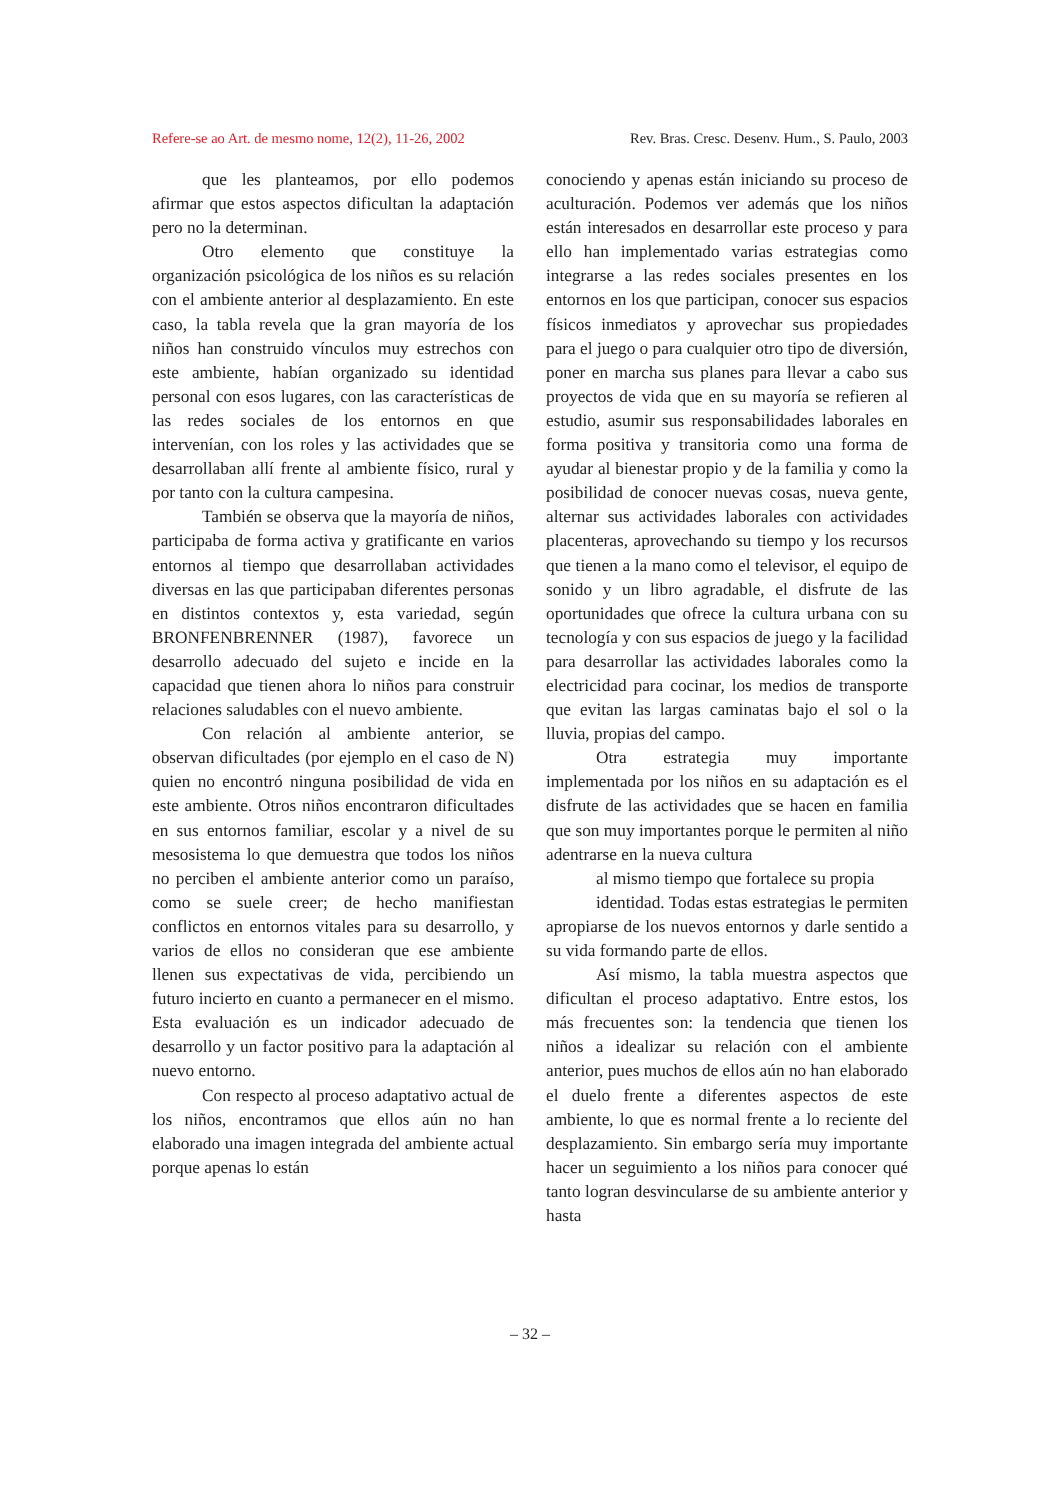Refere-se ao Art. de mesmo nome, 12(2), 11-26, 2002 Rev. Bras. Cresc. Desenv. Hum., S. Paulo, 2003
que les planteamos, por ello podemos afirmar que estos aspectos dificultan la adaptación pero no la determinan.
Otro elemento que constituye la organización psicológica de los niños es su relación con el ambiente anterior al desplazamiento. En este caso, la tabla revela que la gran mayoría de los niños han construido vínculos muy estrechos con este ambiente, habían organizado su identidad personal con esos lugares, con las características de las redes sociales de los entornos en que intervenían, con los roles y las actividades que se desarrollaban allí frente al ambiente físico, rural y por tanto con la cultura campesina.
También se observa que la mayoría de niños, participaba de forma activa y gratificante en varios entornos al tiempo que desarrollaban actividades diversas en las que participaban diferentes personas en distintos contextos y, esta variedad, según BRONFENBRENNER (1987), favorece un desarrollo adecuado del sujeto e incide en la capacidad que tienen ahora lo niños para construir relaciones saludables con el nuevo ambiente.
Con relación al ambiente anterior, se observan dificultades (por ejemplo en el caso de N) quien no encontró ninguna posibilidad de vida en este ambiente. Otros niños encontraron dificultades en sus entornos familiar, escolar y a nivel de su mesosistema lo que demuestra que todos los niños no perciben el ambiente anterior como un paraíso, como se suele creer; de hecho manifiestan conflictos en entornos vitales para su desarrollo, y varios de ellos no consideran que ese ambiente llenen sus expectativas de vida, percibiendo un futuro incierto en cuanto a permanecer en el mismo. Esta evaluación es un indicador adecuado de desarrollo y un factor positivo para la adaptación al nuevo entorno.
Con respecto al proceso adaptativo actual de los niños, encontramos que ellos aún no han elaborado una imagen integrada del ambiente actual porque apenas lo están
conociendo y apenas están iniciando su proceso de aculturación. Podemos ver además que los niños están interesados en desarrollar este proceso y para ello han implementado varias estrategias como integrarse a las redes sociales presentes en los entornos en los que participan, conocer sus espacios físicos inmediatos y aprovechar sus propiedades para el juego o para cualquier otro tipo de diversión, poner en marcha sus planes para llevar a cabo sus proyectos de vida que en su mayoría se refieren al estudio, asumir sus responsabilidades laborales en forma positiva y transitoria como una forma de ayudar al bienestar propio y de la familia y como la posibilidad de conocer nuevas cosas, nueva gente, alternar sus actividades laborales con actividades placenteras, aprovechando su tiempo y los recursos que tienen a la mano como el televisor, el equipo de sonido y un libro agradable, el disfrute de las oportunidades que ofrece la cultura urbana con su tecnología y con sus espacios de juego y la facilidad para desarrollar las actividades laborales como la electricidad para cocinar, los medios de transporte que evitan las largas caminatas bajo el sol o la lluvia, propias del campo.
Otra estrategia muy importante implementada por los niños en su adaptación es el disfrute de las actividades que se hacen en familia que son muy importantes porque le permiten al niño adentrarse en la nueva cultura
al mismo tiempo que fortalece su propia
identidad. Todas estas estrategias le permiten apropiarse de los nuevos entornos y darle sentido a su vida formando parte de ellos.
Así mismo, la tabla muestra aspectos que dificultan el proceso adaptativo. Entre estos, los más frecuentes son: la tendencia que tienen los niños a idealizar su relación con el ambiente anterior, pues muchos de ellos aún no han elaborado el duelo frente a diferentes aspectos de este ambiente, lo que es normal frente a lo reciente del desplazamiento. Sin embargo sería muy importante hacer un seguimiento a los niños para conocer qué tanto logran desvincularse de su ambiente anterior y hasta
– 32 –